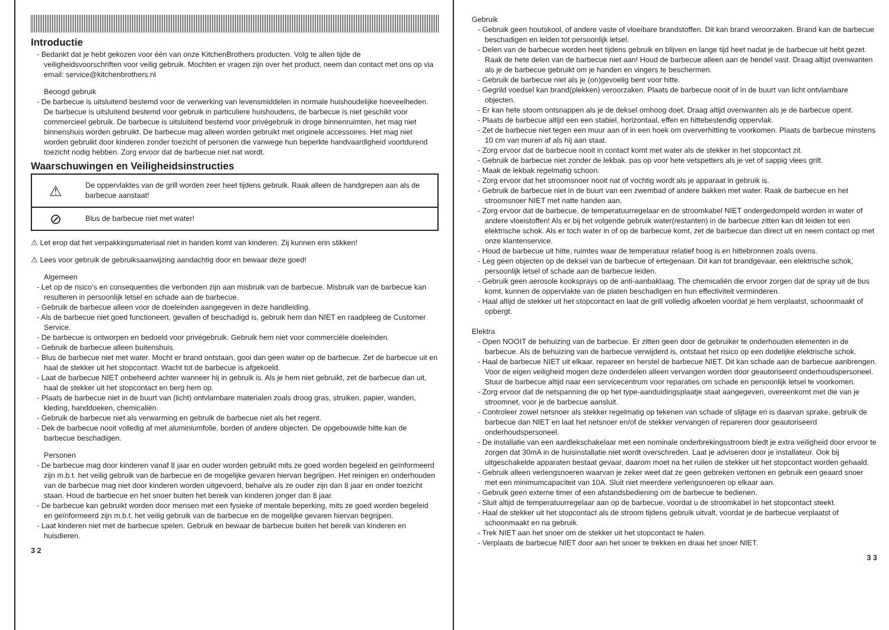Introductie
Bedankt dat je hebt gekozen voor één van onze KitchenBrothers producten. Volg te allen tijde de veiligheidsvoorschriften voor veilig gebruik. Mochten er vragen zijn over het product, neem dan contact met ons op via email: service@kitchenbrothers.nl
Beoogd gebruik
De barbecue is uitsluitend bestemd voor de verwerking van levensmiddelen in normale huishoudelijke hoeveelheden. De barbecue is uitsluitend bestemd voor gebruik in particuliere huishoudens, de barbecue is niet geschikt voor commercieel gebruik. De barbecue is uitsluitend bestemd voor privégebruik in droge binnenruimten, het mag niet binnenshuis worden gebruikt. De barbecue mag alleen worden gebruikt met originele accessoires. Het mag niet worden gebruikt door kinderen zonder toezicht of personen die vanwege hun beperkte handvaardigheid voortdurend toezicht nodig hebben. Zorg ervoor dat de barbecue niet nat wordt.
Waarschuwingen en Veiligheidsinstructies
| ⚠ | De oppervlaktes van de grill worden zeer heet tijdens gebruik. Raak alleen de handgrepen aan als de barbecue aanstaat! |
| ⊘ | Blus de barbecue niet met water! |
⚠ Let erop dat het verpakkingsmateriaal niet in handen komt van kinderen. Zij kunnen erin stikken!
⚠ Lees voor gebruik de gebruiksaanwijzing aandachtig door en bewaar deze goed!
Algemeen
Let op de risico’s en consequenties die verbonden zijn aan misbruik van de barbecue. Misbruik van de barbecue kan resulteren in persoonlijk letsel en schade aan de barbecue.
Gebruik de barbecue alleen voor de doeleinden aangegeven in deze handleiding.
Als de barbecue niet goed functioneert, gevallen of beschadigd is, gebruik hem dan NIET en raadpleeg de Customer Service.
De barbecue is ontworpen en bedoeld voor privégebruik. Gebruik hem niet voor commerciële doeleinden.
Gebruik de barbecue alleen buitenshuis.
Blus de barbecue niet met water. Mocht er brand ontstaan, gooi dan geen water op de barbecue. Zet de barbecue uit en haal de stekker uit het stopcontact. Wacht tot de barbecue is afgekoeld.
Laat de barbecue NIET onbeheerd achter wanneer hij in gebruik is. Als je hem niet gebruikt, zet de barbecue dan uit, haal de stekker uit het stopcontact en berg hem op.
Plaats de barbecue niet in de buurt van (licht) ontvlambare materialen zoals droog gras, struiken, papier, wanden, kleding, handdoeken, chemicaliën.
Gebruik de barbecue niet als verwarming en gebruik de barbecue niet als het regent.
Dek de barbecue nooit volledig af met aluminiumfolie, borden of andere objecten. De opgebouwde hitte kan de barbecue beschadigen.
Personen
De barbecue mag door kinderen vanaf 8 jaar en ouder worden gebruikt mits ze goed worden begeleid en geïnformeerd zijn m.b.t. het veilig gebruik van de barbecue en de mogelijke gevaren hiervan begrijpen. Het reinigen en onderhouden van de barbecue mag niet door kinderen worden uitgevoerd, behalve als ze ouder zijn dan 8 jaar en onder toezicht staan. Houd de barbecue en het snoer buiten het bereik van kinderen jonger dan 8 jaar.
De barbecue kan gebruikt worden door mensen met een fysieke of mentale beperking, mits ze goed worden begeleid en geïnformeerd zijn m.b.t. het veilig gebruik van de barbecue en de mogelijke gevaren hiervan begrijpen.
Laat kinderen niet met de barbecue spelen. Gebruik en bewaar de barbecue buiten het bereik van kinderen en huisdieren.
3 2
Gebruik
Gebruik geen houtskool, of andere vaste of vloeibare brandstoffen. Dit kan brand veroorzaken. Brand kan de barbecue beschadigen en leiden tot persoonlijk letsel.
Delen van de barbecue worden heet tijdens gebruik en blijven en lange tijd heet nadat je de barbecue uit hebt gezet. Raak de hete delen van de barbecue niet aan! Houd de barbecue alleen aan de hendel vast. Draag altijd ovenwanten als je de barbecue gebruikt om je handen en vingers te beschermen.
Gebruik de barbecue niet als je (on)gevoelig bent voor hitte.
Gegrild voedsel kan brand(plekken) veroorzaken. Plaats de barbecue nooit of in de buurt van licht ontvlambare objecten.
Er kan hete stoom ontsnappen als je de deksel omhoog doet. Draag altijd ovenwanten als je de barbecue opent.
Plaats de barbecue altijd een een stabiel, horizontaal, effen en hittebestendig oppervlak.
Zet de barbecue niet tegen een muur aan of in een hoek om oververhitting te voorkomen. Plaats de barbecue minstens 10 cm van muren af als hij aan staat.
Zorg ervoor dat de barbecue nooit in contact komt met water als de stekker in het stopcontact zit.
Gebruik de barbecue niet zonder de lekbak. pas op voor hete vetspetters als je vet of sappig vlees grilt.
Maak de lekbak regelmatig schoon.
Zorg ervoor dat het stroomsnoer nooit nat of vochtig wordt als je apparaat in gebruik is.
Gebruik de barbecue niet in de buurt van een zwembad of andere bakken met water. Raak de barbecue en het stroomsnoer NIET met natte handen aan.
Zorg ervoor dat de barbecue, de temperatuurregelaar en de stroomkabel NIET ondergedompeld worden in water of andere vloeistoffen! Als er bij het volgende gebruik water(restanten) in de barbecue zitten kan dit leiden tot een elektrische schok. Als er toch water in of op de barbecue komt, zet de barbecue dan direct uit en neem contact op met onze klantenservice.
Houd de barbecue uit hitte, ruimtes waar de temperatuur relatief hoog is en hittebronnen zoals ovens.
Leg geen objecten op de deksel van de barbecue of ertegenaan. Dit kan tot brandgevaar, een elektrische schok, persoonlijk letsel of schade aan de barbecue leiden.
Gebruik geen aerosole kooksprays op de anti-aanbaklaag. The chemicaliën die ervoor zorgen dat de spray uit de bus komt, kunnen de oppervlakte van de platen beschadigen en hun effectiviteit verminderen.
Haal altijd de stekker uit het stopcontact en laat de grill volledig afkoelen voordat je hem verplaatst, schoonmaakt of opbergt.
Elektra
Open NOOIT de behuizing van de barbecue. Er zitten geen door de gebruiker te onderhouden elementen in de barbecue. Als de behuizing van de barbecue verwijderd is, ontstaat het risico op een dodelijke elektrische schok.
Haal de barbecue NIET uit elkaar, repareer en herstel de barbecue NIET. Dit kan schade aan de barbecue aanbrengen. Voor de eigen veiligheid mogen deze onderdelen alleen vervangen worden door geautoriseerd onderhoudspersoneel. Stuur de barbecue altijd naar een servicecentrum voor reparaties om schade en persoonlijk letsel te voorkomen.
Zorg ervoor dat de netspanning die op het type-aanduidingsplaatje staat aangegeven, overeenkomt met die van je stroomnet, voor je de barbecue aansluit.
Controleer zowel netsnoer als stekker regelmatig op tekenen van schade of slijtage en is daarvan sprake, gebruik de barbecue dan NIET en laat het netsnoer en/of de stekker vervangen of repareren door geautoriseerd onderhoudspersoneel.
De installatie van een aardlekschakelaar met een nominale onderbrekingsstroom biedt je extra veiligheid door ervoor te zorgen dat 30mA in de huisinstallatie niet wordt overschreden. Laat je adviseren door je installateur. Ook bij uitgeschakelde apparaten bestaat gevaar, daarom moet na het ruilen de stekker uit het stopcontact worden gehaald.
Gebruik alleen verlengsnoeren waarvan je zeker weet dat ze geen gebreken vertonen en gebruik een geaard snoer met een minimumcapaciteit van 10A. Sluit niet meerdere verlengsnoeren op elkaar aan.
Gebruik geen externe timer of een afstandsbediening om de barbecue te bedienen.
Sluit altijd de temperatuurregelaar aan op de barbecue, voordat u de stroomkabel in het stopcontact steekt.
Haal de stekker uit het stopcontact als de stroom tijdens gebruik uitvalt, voordat je de barbecue verplaatst of schoonmaakt en na gebruik.
Trek NIET aan het snoer om de stekker uit het stopcontact te halen.
Verplaats de barbecue NIET door aan het snoer te trekken en draai het snoer NIET.
3 3